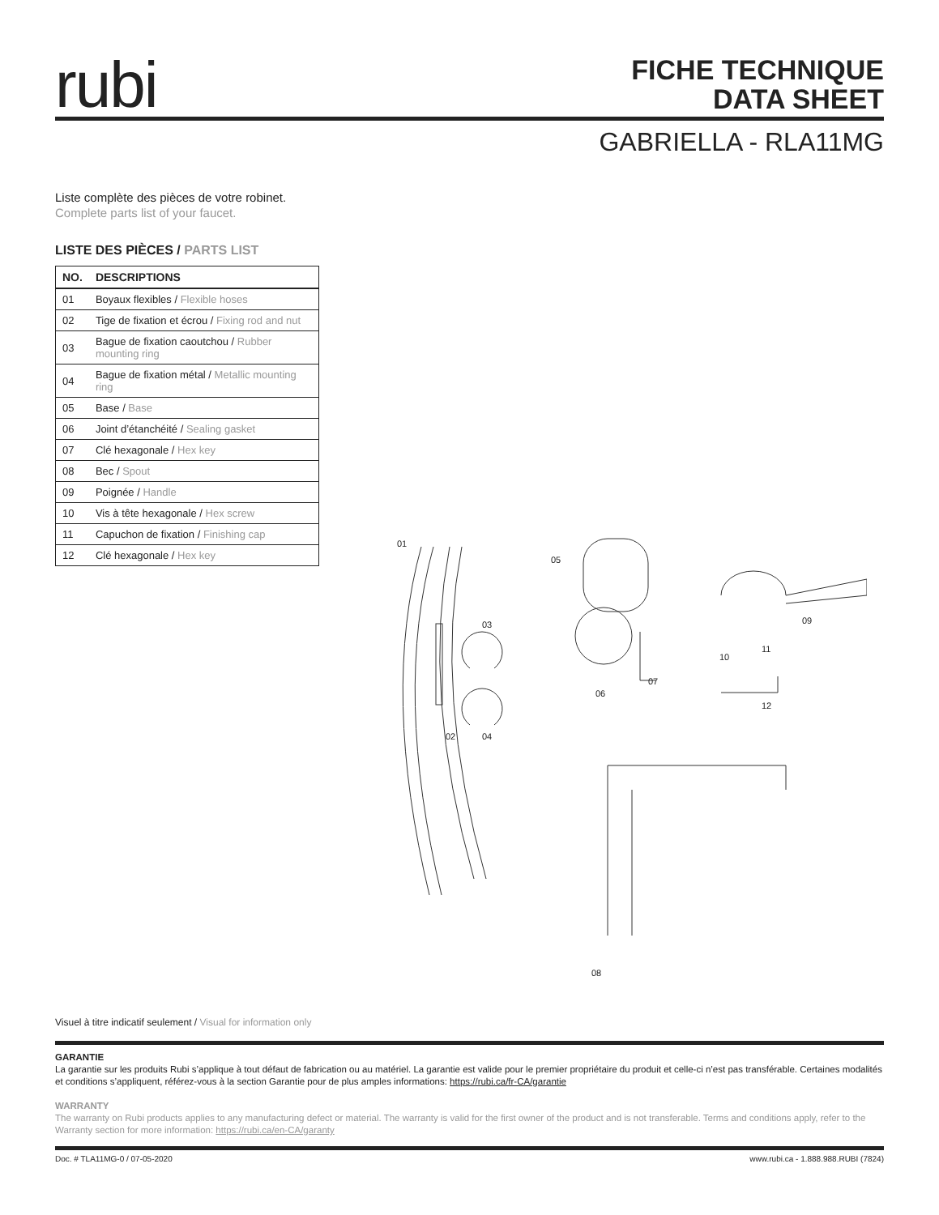rubi
FICHE TECHNIQUE
DATA SHEET
GABRIELLA - RLA11MG
Liste complète des pièces de votre robinet.
Complete parts list of your faucet.
LISTE DES PIÈCES / PARTS LIST
| NO. | DESCRIPTIONS |
| --- | --- |
| 01 | Boyaux flexibles / Flexible hoses |
| 02 | Tige de fixation et écrou / Fixing rod and nut |
| 03 | Bague de fixation caoutchou / Rubber mounting ring |
| 04 | Bague de fixation métal / Metallic mounting ring |
| 05 | Base / Base |
| 06 | Joint d’étanchéité / Sealing gasket |
| 07 | Clé hexagonale / Hex key |
| 08 | Bec / Spout |
| 09 | Poignée / Handle |
| 10 | Vis à tête hexagonale / Hex screw |
| 11 | Capuchon de fixation / Finishing cap |
| 12 | Clé hexagonale / Hex key |
01
02
03
04
05
06
07
08
09
10
11
12
Visuel à titre indicatif seulement / Visual for information only
GARANTIE
La garantie sur les produits Rubi s’applique à tout défaut de fabrication ou au matériel. La garantie est valide pour le premier propriétaire du produit et celle-ci n’est pas transférable. Certaines modalités et conditions s’appliquent, référez-vous à la section Garantie pour de plus amples informations: https://rubi.ca/fr-CA/garantie
WARRANTY
The warranty on Rubi products applies to any manufacturing defect or material. The warranty is valid for the first owner of the product and is not transferable. Terms and conditions apply, refer to the Warranty section for more information: https://rubi.ca/en-CA/garanty
Doc. # TLA11MG-0 / 07-05-2020 www.rubi.ca - 1.888.988.RUBI (7824)